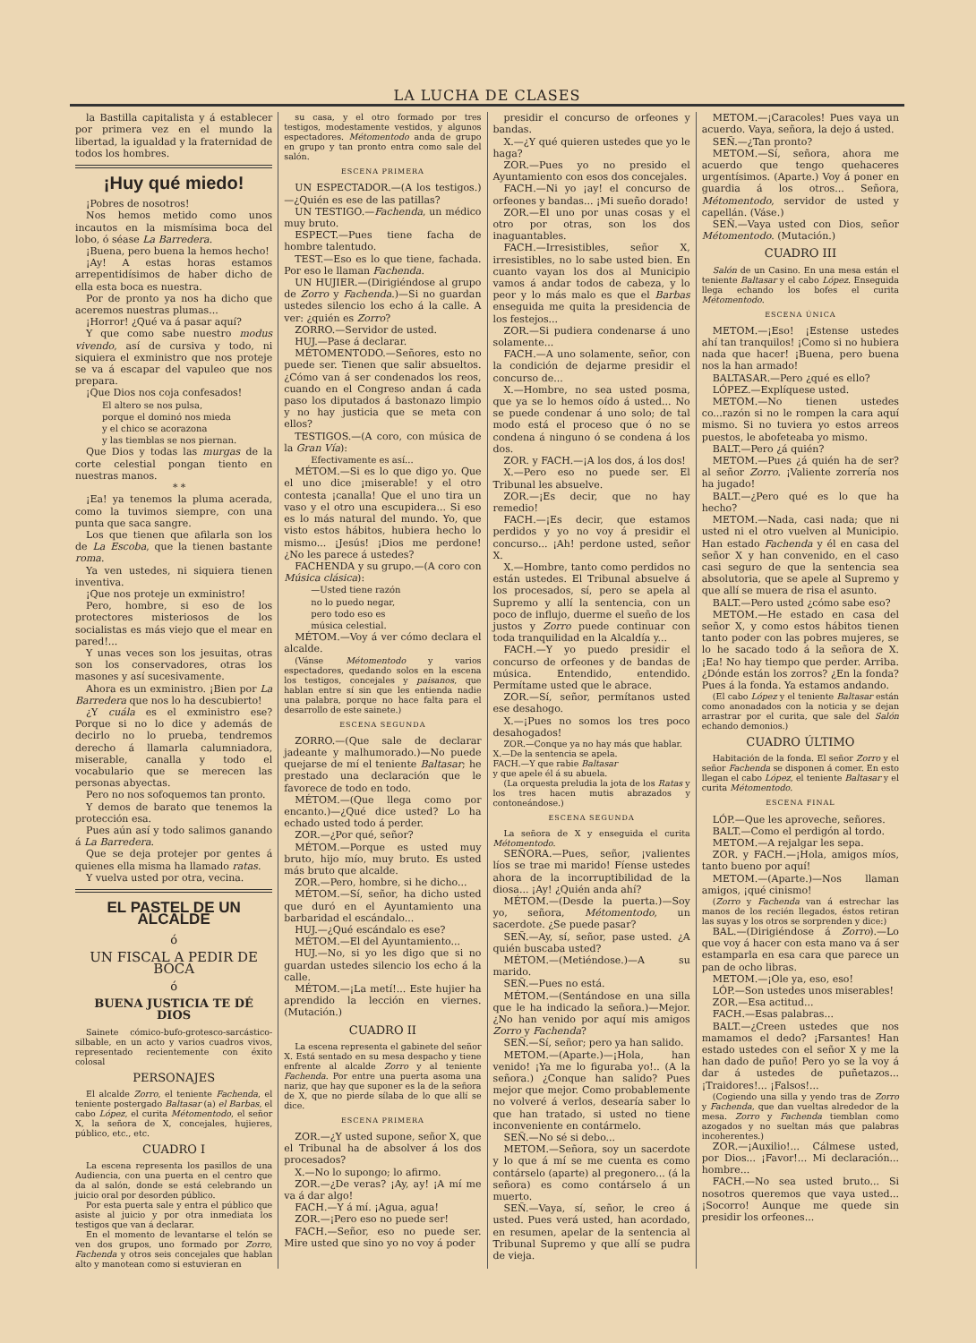LA LUCHA DE CLASES
la Bastilla capitalista y á establecer por primera vez en el mundo la libertad, la igualdad y la fraternidad de todos los hombres.
¡Huy qué miedo!
¡Pobres de nosotros!
Nos hemos metido como unos incautos en la mismísima boca del lobo, ó séase La Barredera.
¡Buena, pero buena la hemos hecho!
¡Ay! A estas horas estamos arrepentidísimos de haber dicho de ella esta boca es nuestra.
Por de pronto ya nos ha dicho que aceremos nuestras plumas...
¡Horror! ¿Qué va á pasar aquí?
Y que como sabe nuestro modus vivendo, así de cursiva y todo, ni siquiera el exministro que nos proteje se va á escapar del vapuleo que nos prepara.
¡Que Dios nos coja confesados!
El altero se nos pulsa,
porque el dominó nos mieda
y el chico se acorazona
y las tiemblas se nos piernan.
Que Dios y todas las murgas de la corte celestial pongan tiento en nuestras manos.
* *
¡Ea! ya tenemos la pluma acerada, como la tuvimos siempre, con una punta que saca sangre.
Los que tienen que afilarla son los de La Escoba, que la tienen bastante roma.
Ya ven ustedes, ni siquiera tienen inventiva.
¡Que nos proteje un exministro!
Pero, hombre, si eso de los protectores misteriosos de los socialistas es más viejo que el mear en pared!...
Y unas veces son los jesuitas, otras son los conservadores, otras los masones y así sucesivamente.
Ahora es un exministro. ¡Bien por La Barredera que nos lo ha descubierto!
¿Y cuála es el exministro ese? Porque si no lo dice y además de decirlo no lo prueba, tendremos derecho á llamarla calumniadora, miserable, canalla y todo el vocabulario que se merecen las personas abyectas.
Pero no nos sofoquemos tan pronto.
Y demos de barato que tenemos la protección esa.
Pues aún así y todo salimos ganando á La Barredera.
Que se deja protejer por gentes á quienes ella misma ha llamado ratas.
Y vuelva usted por otra, vecina.
EL PASTEL DE UN ALCALDE
ó
UN FISCAL A PEDIR DE BOCA
ó
BUENA JUSTICIA TE DÉ DIOS
Sainete cómico-bufo-grotesco-sarcástico-silbable, en un acto y varios cuadros vivos, representado recientemente con éxito colosal
PERSONAJES
El alcalde Zorro, el teniente Fachenda, el teniente postergado Baltasar (a) el Barbas, el cabo López, el curita Métomentodo, el señor X, la señora de X, concejales, hujieres, público, etc., etc.
CUADRO I
La escena representa los pasillos de una Audiencia, con una puerta en el centro que da al salón, donde se está celebrando un juicio oral por desorden público.
Por esta puerta sale y entra el público que asiste al juicio y por otra inmediata los testigos que van á declarar.
En el momento de levantarse el telón se ven dos grupos, uno formado por Zorro, Fachenda y otros seis concejales que hablan alto y manotean como si estuvieran en
su casa, y el otro formado por tres testigos, modestamente vestidos, y algunos espectadores. Métomentodo anda de grupo en grupo y tan pronto entra como sale del salón.
ESCENA PRIMERA
UN ESPECTADOR.—(A los testigos.) —¿Quién es ese de las patillas?
UN TESTIGO.—Fachenda, un médico muy bruto.
ESPECT.—Pues tiene facha de hombre talentudo.
TEST.—Eso es lo que tiene, fachada. Por eso le llaman Fachenda.
UN HUJIER.—(Dirigiéndose al grupo de Zorro y Fachenda.)—Si no guardan ustedes silencio los echo á la calle. A ver: ¿quién es Zorro?
ZORRO.—Servidor de usted.
HUJ.—Pase á declarar.
MÉTOMENTODO.—Señores, esto no puede ser. Tienen que salir absueltos. ¿Cómo van á ser condenados los reos, cuando en el Congreso andan á cada paso los diputados á bastonazo limpio y no hay justicia que se meta con ellos?
TESTIGOS.—(A coro, con música de la Gran Vía):
Efectivamente es así...
MÉTOM.—Si es lo que digo yo. Que el uno dice ¡miserable! y el otro contesta ¡canalla! Que el uno tira un vaso y el otro una escupidera... Si eso es lo más natural del mundo. Yo, que visto estos hábitos, hubiera hecho lo mismo... ¡Jesús! ¡Dios me perdone! ¿No les parece á ustedes?
FACHENDA y su grupo.—(A coro con Música clásica):
—Usted tiene razón
no lo puedo negar,
pero todo eso es
música celestial.
MÉTOM.—Voy á ver cómo declara el alcalde.
(Vánse Métomentodo y varios espectadores, quedando solos en la escena los testigos, concejales y paisanos, que hablan entre sí sin que les entienda nadie una palabra, porque no hace falta para el desarrollo de este sainete.)
ESCENA SEGUNDA
ZORRO.—(Que sale de declarar jadeante y malhumorado.)—No puede quejarse de mí el teniente Baltasar; he prestado una declaración que le favorece de todo en todo.
MÉTOM.—(Que llega como por encanto.)—¿Qué dice usted? Lo ha echado usted todo á perder.
ZOR.—¿Por qué, señor?
MÉTOM.—Porque es usted muy bruto, hijo mío, muy bruto. Es usted más bruto que alcalde.
ZOR.—Pero, hombre, si he dicho...
MÉTOM.—Sí, señor, ha dicho usted que duró en el Ayuntamiento una barbaridad el escándalo...
HUJ.—¿Qué escándalo es ese?
MÉTOM.—El del Ayuntamiento...
HUJ.—No, si yo les digo que si no guardan ustedes silencio los echo á la calle.
MÉTOM.—¡La metí!... Este hujier ha aprendido la lección en viernes. (Mutación.)
CUADRO II
La escena representa el gabinete del señor X. Está sentado en su mesa despacho y tiene enfrente al alcalde Zorro y al teniente Fachenda. Por entre una puerta asoma una nariz, que hay que suponer es la de la señora de X, que no pierde sílaba de lo que allí se dice.
ESCENA PRIMERA
ZOR.—¿Y usted supone, señor X, que el Tribunal ha de absolver á los dos procesados?
X.—No lo supongo; lo afirmo.
ZOR.—¿De veras? ¡Ay, ay! ¡A mí me va á dar algo!
FACH.—Y á mí. ¡Agua, agua!
ZOR.—¡Pero eso no puede ser!
FACH.—Señor, eso no puede ser. Mire usted que sino yo no voy á poder
presidir el concurso de orfeones y bandas.
X.—¿Y qué quieren ustedes que yo le haga?
ZOR.—Pues yo no presido el Ayuntamiento con esos dos concejales.
FACH.—Ni yo ¡ay! el concurso de orfeones y bandas... ¡Mi sueño dorado!
ZOR.—El uno por unas cosas y el otro por otras, son los dos inaguantables.
FACH.—Irresistibles, señor X, irresistibles, no lo sabe usted bien. En cuanto vayan los dos al Municipio vamos á andar todos de cabeza, y lo peor y lo más malo es que el Barbas enseguida me quita la presidencia de los festejos...
ZOR.—Si pudiera condenarse á uno solamente...
FACH.—A uno solamente, señor, con la condición de dejarme presidir el concurso de...
X.—Hombre, no sea usted posma, que ya se lo hemos oído á usted... No se puede condenar á uno solo; de tal modo está el proceso que ó no se condena á ninguno ó se condena á los dos.
ZOR. y FACH.—¡A los dos, á los dos!
X.—Pero eso no puede ser. El Tribunal les absuelve.
ZOR.—¡Es decir, que no hay remedio!
FACH.—¡Es decir, que estamos perdidos y yo no voy á presidir el concurso... ¡Ah! perdone usted, señor X.
X.—Hombre, tanto como perdidos no están ustedes. El Tribunal absuelve á los procesados, sí, pero se apela al Supremo y allí la sentencia, con un poco de influjo, duerme el sueño de los justos y Zorro puede continuar con toda tranquilidad en la Alcaldía y...
FACH.—Y yo puedo presidir el concurso de orfeones y de bandas de música. Entendido, entendido. Permítame usted que le abrace.
ZOR.—Sí, señor, permítanos usted ese desahogo.
X.—¡Pues no somos los tres poco desahogados!
ZOR.—Conque ya no hay más que hablar.
X.—De la sentencia se apela.
FACH.—Y que rabie Baltasar
y que apele él á su abuela.
(La orquesta preludia la jota de los Ratas y los tres hacen mutis abrazados y contoneándose.)
ESCENA SEGUNDA
La señora de X y enseguida el curita Métomentodo.
SEÑORA.—Pues, señor, ¡valientes líos se trae mi marido! Fíense ustedes ahora de la incorruptibilidad de la diosa... ¡Ay! ¿Quién anda ahí?
MÉTOM.—(Desde la puerta.)—Soy yo, señora, Métomentodo, un sacerdote. ¿Se puede pasar?
SEÑ.—Ay, sí, señor, pase usted. ¿A quién buscaba usted?
MÉTOM.—(Metiéndose.)—A su marido.
SEÑ.—Pues no está.
MÉTOM.—(Sentándose en una silla que le ha indicado la señora.)—Mejor. ¿No han venido por aquí mis amigos Zorro y Fachenda?
SEÑ.—Sí, señor; pero ya han salido.
METOM.—(Aparte.)—¡Hola, han venido! ¡Ya me lo figuraba yo!.. (A la señora.) ¿Conque han salido? Pues mejor que mejor. Como probablemente no volveré á verlos, desearía saber lo que han tratado, si usted no tiene inconveniente en contármelo.
SEÑ.—No sé si debo...
METOM.—Señora, soy un sacerdote y lo que á mí se me cuenta es como contárselo (aparte) al pregonero... (á la señora) es como contárselo á un muerto.
SEÑ.—Vaya, sí, señor, le creo á usted. Pues verá usted, han acordado, en resumen, apelar de la sentencia al Tribunal Supremo y que allí se pudra de vieja.
METOM.—¡Caracoles! Pues vaya un acuerdo. Vaya, señora, la dejo á usted.
SEÑ.—¿Tan pronto?
METOM.—Sí, señora, ahora me acuerdo que tengo quehaceres urgentísimos. (Aparte.) Voy á poner en guardia á los otros... Señora, Métomentodo, servidor de usted y capellán. (Váse.)
SEÑ.—Vaya usted con Dios, señor Métomentodo. (Mutación.)
CUADRO III
Salón de un Casino. En una mesa están el teniente Baltasar y el cabo López. Enseguida llega echando los bofes el curita Métomentodo.
ESCENA ÚNICA
METOM.—¡Eso! ¡Estense ustedes ahí tan tranquilos! ¡Como si no hubiera nada que hacer! ¡Buena, pero buena nos la han armado!
BALTASAR.—Pero ¿qué es ello?
LÓPEZ.—Explíquese usted.
METOM.—No tienen ustedes co...razón si no le rompen la cara aquí mismo. Si no tuviera yo estos arreos puestos, le abofeteaba yo mismo.
BALT.—Pero ¿á quién?
METOM.—Pues ¿á quién ha de ser? al señor Zorro. ¡Valiente zorrería nos ha jugado!
BALT.—¿Pero qué es lo que ha hecho?
METOM.—Nada, casi nada; que ni usted ni el otro vuelven al Municipio. Han estado Fachenda y él en casa del señor X y han convenido, en el caso casi seguro de que la sentencia sea absolutoria, que se apele al Supremo y que allí se muera de risa el asunto.
BALT.—Pero usted ¿cómo sabe eso?
METOM.—He estado en casa del señor X, y como estos hábitos tienen tanto poder con las pobres mujeres, se lo he sacado todo á la señora de X. ¡Ea! No hay tiempo que perder. Arriba. ¿Dónde están los zorros? ¿En la fonda? Pues á la fonda. Ya estamos andando.
(El cabo López y el teniente Baltasar están como anonadados con la noticia y se dejan arrastrar por el curita, que sale del Salón echando demonios.)
CUADRO ÚLTIMO
Habitación de la fonda. El señor Zorro y el señor Fachenda se disponen á comer. En esto llegan el cabo López, el teniente Baltasar y el curita Métomentodo.
ESCENA FINAL
LÓP.—Que les aproveche, señores.
BALT.—Como el perdigón al tordo.
METOM.—A rejalgar les sepa.
ZOR. y FACH.—¡Hola, amigos míos, tanto bueno por aquí!
METOM.—(Aparte.)—Nos llaman amigos, ¡qué cinismo!
(Zorro y Fachenda van á estrechar las manos de los recién llegados, éstos retiran las suyas y los otros se sorprenden y dice:)
BAL.—(Dirigiéndose á Zorro).—Lo que voy á hacer con esta mano va á ser estamparla en esa cara que parece un pan de ocho libras.
METOM.—¡Ole ya, eso, eso!
LÓP.—Son ustedes unos miserables!
ZOR.—Esa actitud...
FACH.—Esas palabras...
BALT.—¿Creen ustedes que nos mamamos el dedo? ¡Farsantes! Han estado ustedes con el señor X y me la han dado de puño! Pero yo se la voy á dar á ustedes de puñetazos... ¡Traidores!... ¡Falsos!...
(Cogiendo una silla y yendo tras de Zorro y Fachenda, que dan vueltas alrededor de la mesa. Zorro y Fachenda tiemblan como azogados y no sueltan más que palabras incoherentes.)
ZOR.—¡Auxilio!... Cálmese usted, por Dios... ¡Favor!... Mi declaración... hombre...
FACH.—No sea usted bruto... Si nosotros queremos que vaya usted... ¡Socorro! Aunque me quede sin presidir los orfeones...